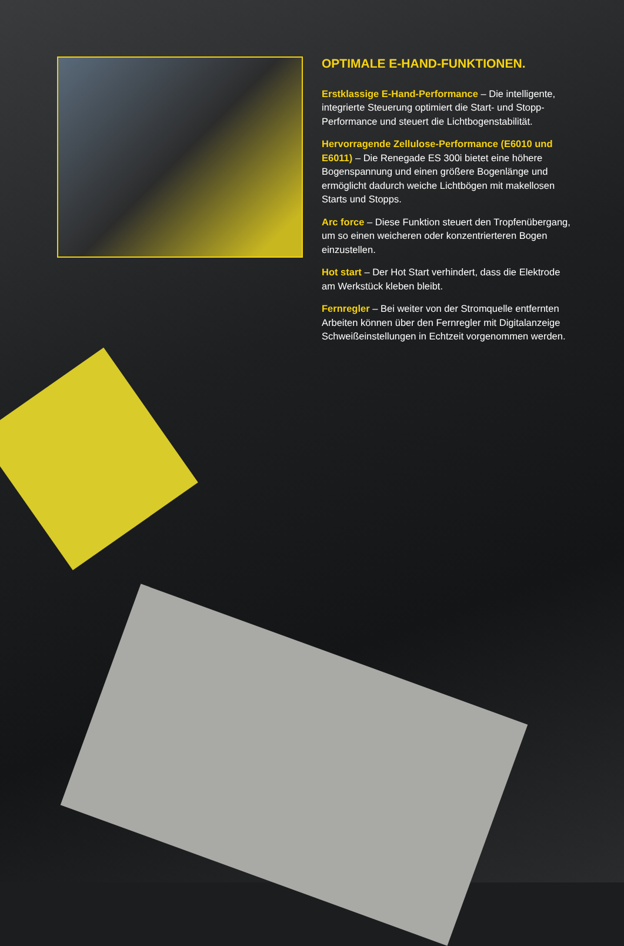OPTIMALE E-HAND-FUNKTIONEN.
Erstklassige E-Hand-Performance – Die intelligente, integrierte Steuerung optimiert die Start- und Stopp-Performance und steuert die Lichtbogenstabilität.
Hervorragende Zellulose-Performance (E6010 und E6011) – Die Renegade ES 300i bietet eine höhere Bogenspannung und einen größere Bogenlänge und ermöglicht dadurch weiche Lichtbögen mit makellosen Starts und Stopps.
Arc force – Diese Funktion steuert den Tropfenübergang, um so einen weicheren oder konzentrierteren Bogen einzustellen.
Hot start – Der Hot Start verhindert, dass die Elektrode am Werkstück kleben bleibt.
Fernregler – Bei weiter von der Stromquelle entfernten Arbeiten können über den Fernregler mit Digitalanzeige Schweißeinstellungen in Echtzeit vorgenommen werden.